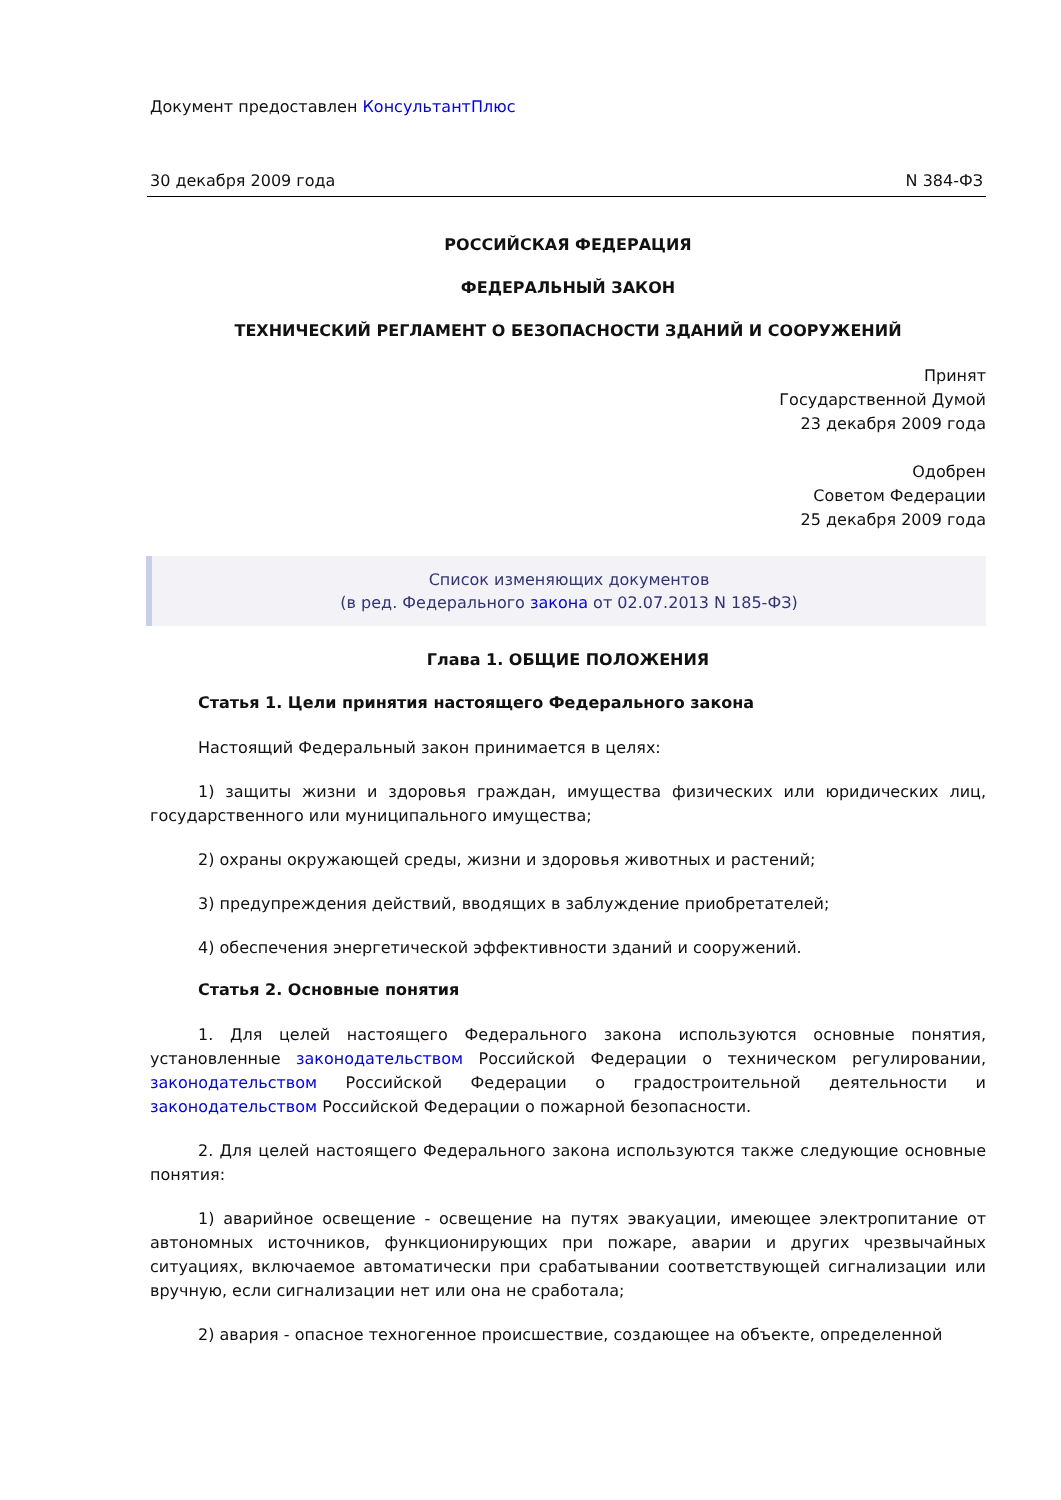Документ предоставлен КонсультантПлюс
30 декабря 2009 года N 384-ФЗ
РОССИЙСКАЯ ФЕДЕРАЦИЯ
ФЕДЕРАЛЬНЫЙ ЗАКОН
ТЕХНИЧЕСКИЙ РЕГЛАМЕНТ О БЕЗОПАСНОСТИ ЗДАНИЙ И СООРУЖЕНИЙ
Принят
Государственной Думой
23 декабря 2009 года
Одобрен
Советом Федерации
25 декабря 2009 года
Список изменяющих документов
(в ред. Федерального закона от 02.07.2013 N 185-ФЗ)
Глава 1. ОБЩИЕ ПОЛОЖЕНИЯ
Статья 1. Цели принятия настоящего Федерального закона
Настоящий Федеральный закон принимается в целях:
1) защиты жизни и здоровья граждан, имущества физических или юридических лиц, государственного или муниципального имущества;
2) охраны окружающей среды, жизни и здоровья животных и растений;
3) предупреждения действий, вводящих в заблуждение приобретателей;
4) обеспечения энергетической эффективности зданий и сооружений.
Статья 2. Основные понятия
1. Для целей настоящего Федерального закона используются основные понятия, установленные законодательством Российской Федерации о техническом регулировании, законодательством Российской Федерации о градостроительной деятельности и законодательством Российской Федерации о пожарной безопасности.
2. Для целей настоящего Федерального закона используются также следующие основные понятия:
1) аварийное освещение - освещение на путях эвакуации, имеющее электропитание от автономных источников, функционирующих при пожаре, аварии и других чрезвычайных ситуациях, включаемое автоматически при срабатывании соответствующей сигнализации или вручную, если сигнализации нет или она не сработала;
2) авария - опасное техногенное происшествие, создающее на объекте, определенной